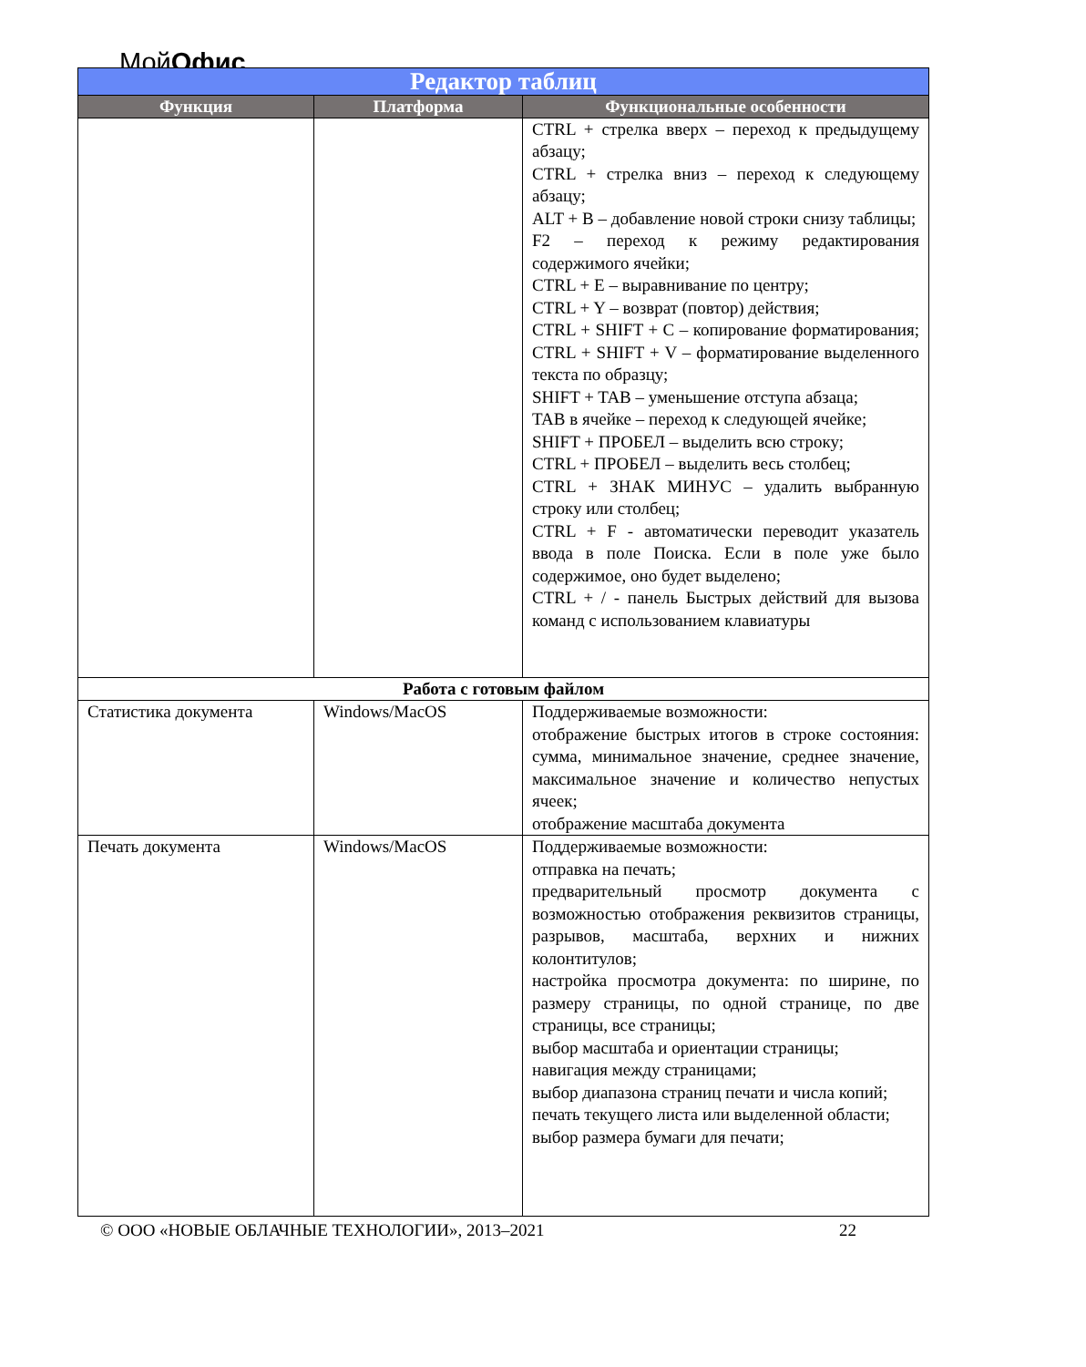МойОфис
| Редактор таблиц | | |
| --- | --- | --- |
| Функция | Платформа | Функциональные особенности |
| | | CTRL + стрелка вверх – переход к предыдущему абзацу; CTRL + стрелка вниз – переход к следующему абзацу; ALT + B – добавление новой строки снизу таблицы; F2 – переход к режиму редактирования содержимого ячейки; CTRL + E – выравнивание по центру; CTRL + Y – возврат (повтор) действия; CTRL + SHIFT + C – копирование форматирования; CTRL + SHIFT + V – форматирование выделенного текста по образцу; SHIFT + TAB – уменьшение отступа абзаца; TAB в ячейке – переход к следующей ячейке; SHIFT + ПРОБЕЛ – выделить всю строку; CTRL + ПРОБЕЛ – выделить весь столбец; CTRL + ЗНАК МИНУС – удалить выбранную строку или столбец; CTRL + F - автоматически переводит указатель ввода в поле Поиска. Если в поле уже было содержимое, оно будет выделено; CTRL + / - панель Быстрых действий для вызова команд с использованием клавиатуры |
| Работа с готовым файлом | | |
| Статистика документа | Windows/MacOS | Поддерживаемые возможности: отображение быстрых итогов в строке состояния: сумма, минимальное значение, среднее значение, максимальное значение и количество непустых ячеек; отображение масштаба документа |
| Печать документа | Windows/MacOS | Поддерживаемые возможности: отправка на печать; предварительный просмотр документа с возможностью отображения реквизитов страницы, разрывов, масштаба, верхних и нижних колонтитулов; настройка просмотра документа: по ширине, по размеру страницы, по одной странице, по две страницы, все страницы; выбор масштаба и ориентации страницы; навигация между страницами; выбор диапазона страниц печати и числа копий; печать текущего листа или выделенной области; выбор размера бумаги для печати; |
© ООО «НОВЫЕ ОБЛАЧНЫЕ ТЕХНОЛОГИИ», 2013–2021 22